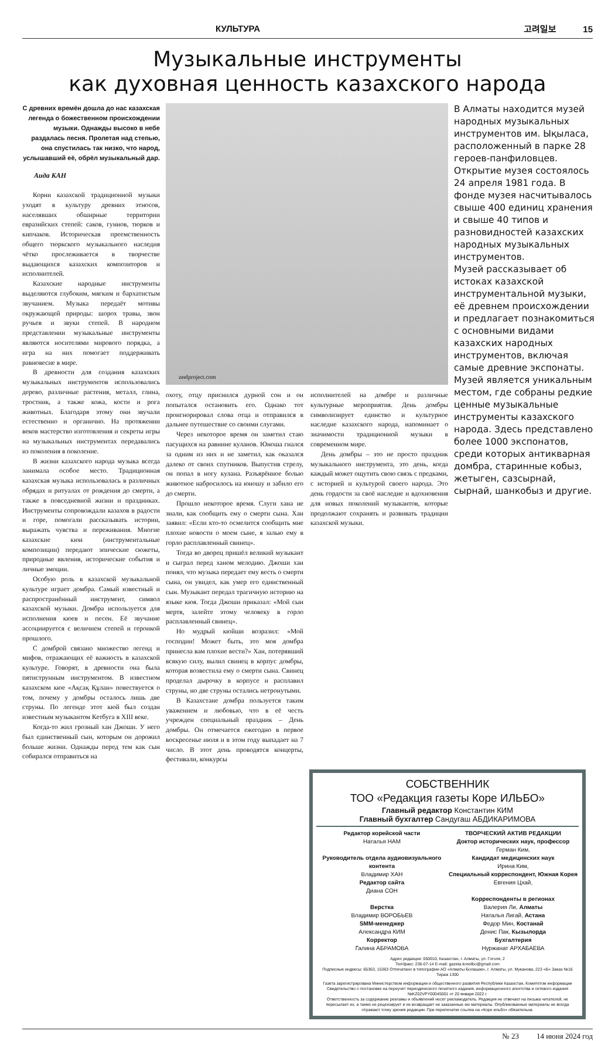КУЛЬТУРА 고려일보 15
Музыкальные инструменты
как духовная ценность казахского народа
С древних времён дошла до нас казахская легенда о божественном происхождении музыки. Однажды высоко в небе раздалась песня. Пролетая над степью, она спустилась так низко, что народ, услышавший её, обрёл музыкальный дар.
Аида КАН
Корни казахской традиционной музыки уходят в культуру древних этносов, населявших обширные территории евразийских степей: саков, гуннов, тюрков и кипчаков. Историческая преемственность общего тюркского музыкального наследия чётко прослеживается в творчестве выдающихся казахских композиторов и исполнителей.
Казахские народные инструменты выделяются глубоким, мягким и бархатистым звучанием. Музыка передаёт мотивы окружающей природы: шорох травы, звон ручьев и звуки степей. В народном представлении музыкальные инструменты являются носителями мирового порядка, а игра на них помогает поддерживать равновесие в мире.
В древности для создания казахских музыкальных инструментов использовались дерево, различные растения, металл, глина, тростник, а также кожа, кости и рога животных. Благодаря этому они звучали естественно и органично. На протяжении веков мастерство изготовления и секреты игры на музыкальных инструментах передавались из поколения в поколение.
В жизни казахского народа музыка всегда занимала особое место. Традиционная казахская музыка использовалась в различных обрядах и ритуалах от рождения до смерти, а также в повседневной жизни и праздниках. Инструменты сопровождали казахов в радости и горе, помогали рассказывать истории, выражать чувства и переживания. Многие казахские кюи (инструментальные композиции) передают эпические сюжеты, природные явления, исторические события и личные эмоции.
Особую роль в казахской музыкальной культуре играет домбра. Самый известный и распространённый инструмент, символ казахской музыки. Домбра используется для исполнения кюев и песен. Её звучание ассоциируется с величием степей и героикой прошлого.
С домброй связано множество легенд и мифов, отражающих её важность в казахской культуре. Говорят, в древности она была пятиструнным инструментом. В известном казахском кюе «Ақсақ Құлан» повествуется о том, почему у домбры осталось лишь две струны. По легенде этот кюй был создан известным музыкантом Кетбуга в XIII веке.
Когда-то жил грозный хан Джоши. У него был единственный сын, которым он дорожил больше жизни. Однажды перед тем как сын собирался отправиться на
zeelproject.com
охоту, отцу приснился дурной сон и он попытался остановить его. Однако тот проигнорировал слова отца и отправился в дальнее путешествие со своими слугами.
Через некоторое время он заметил стаю пасущихся на равнине куланов. Юноша гнался за одним из них и не заметил, как оказался далеко от своих спутников. Выпустив стрелу, он попал в ногу кулана. Разъярённое болью животное набросилось на юношу и забило его до смерти.
Прошло некоторое время. Слуги хана не знали, как сообщить ему о смерти сына. Хан заявил: «Если кто-то осмелится сообщить мне плохие новости о моем сыне, я залью ему в горло расплавленный свинец».
Тогда во дворец пришёл великий музыкант и сыграл перед ханом мелодию. Джоши хан понял, что музыка передает ему весть о смерти сына, он увидел, как умер его единственный сын. Музыкант передал трагичную историю на языке кюя. Тогда Джоши приказал: «Мой сын мертв, залейте этому человеку в горло расплавленный свинец».
Но мудрый кюйши возразил: «Мой господин! Может быть, это моя домбра принесла вам плохие вести?» Хан, потерявший всякую силу, вылил свинец в корпус домбры, которая возвестила ему о смерти сына. Свинец проделал дырочку в корпусе и расплавил струны, но две струны остались нетронутыми.
В Казахстане домбра пользуется таким уважением и любовью, что в её честь учрежден специальный праздник – День домбры. Он отмечается ежегодно в первое воскресенье июля и в этом году выпадает на 7 число. В этот день проводятся концерты, фестивали, конкурсы
исполнителей на домбре и различные культурные мероприятия. День домбры символизирует единство и культурное наследие казахского народа, напоминает о значимости традиционной музыки в современном мире.
День домбры – это не просто праздник музыкального инструмента, это день, когда каждый может ощутить свою связь с предками, с историей и культурой своего народа. Это день гордости за своё наследие и вдохновения для новых поколений музыкантов, которые продолжают сохранять и развивать традиции казахской музыки.
В Алматы находится музей народных музыкальных инструментов им. Ықыласа, расположенный в парке 28 героев-панфиловцев. Открытие музея состоялось 24 апреля 1981 года. В фонде музея насчитывалось свыше 400 единиц хранения и свыше 40 типов и разновидностей казахских народных музыкальных инструментов.
Музей рассказывает об истоках казахской инструментальной музыки, её древнем происхождении и предлагает познакомиться с основными видами казахских народных инструментов, включая самые древние экспонаты. Музей является уникальным местом, где собраны редкие ценные музыкальные инструменты казахского народа. Здесь представлено более 1000 экспонатов, среди которых антикварная домбра, старинные кобыз, жетыген, сазсырнай, сырнай, шанкобыз и другие.
СОБСТВЕННИК
ТОО «Редакция газеты Коре ИЛЬБО»
Главный редактор Константин КИМ
Главный бухгалтер Сандугаш АБДИКАРИМОВА
Редактор корейской части
Наталья НАМ
Руководитель отдела аудиовизуального контента
Владимир ХАН
Редактор сайта
Диана СОН
Верстка
Владимир ВОРОБЬЕВ
SMM-менеджер
Александра КИМ
Корректор
Галина АБРАМОВА
ТВОРЧЕСКИЙ АКТИВ РЕДАКЦИИ
Доктор исторических наук, профессор
Герман Ким,
Кандидат медицинских наук
Ирина Ким,
Специальный корреспондент, Южная Корея
Евгения Цхай,
Корреспонденты в регионах
Валерия Ли, Алматы
Наталья Лигай, Астана
Федор Мин, Костанай
Денис Пак, Кызылорда
Бухгалтерия
Нуржанат АРХАБАЕВА
Адрес редакции: 050010, Казахстан, г. Алматы, ул. Гоголя, 2
Тел/факс: 236-07-14 E-mail: gazeta.koreilbo@gmail.com
Подписные индексы: 65363, 15363 Отпечатано в типографии АО «Алматы-Болашак», г. Алматы, ул. Муканова, 223 «Б» Заказ №16 Тираж 1300
Газета зарегистрирована Министерством информации и общественного развития Республики Казахстан, Комитетом информации
Свидетельство о постановке на переучет периодического печатного издания, информационного агентства и сетевого издания №KZ02VPY00045001 от 20 января 2022 г.
Ответственность за содержание рекламы и объявлений несет рекламодатель. Редакция не отвечает на письма читателей, не пересылает их, а также не рецензирует и не возвращает не заказанные ею материалы. Опубликованные материалы не всегда отражают точку зрения редакции. При перепечатке ссылка на «Коре ильбо» обязательна.
№ 23 14 июня 2024 год